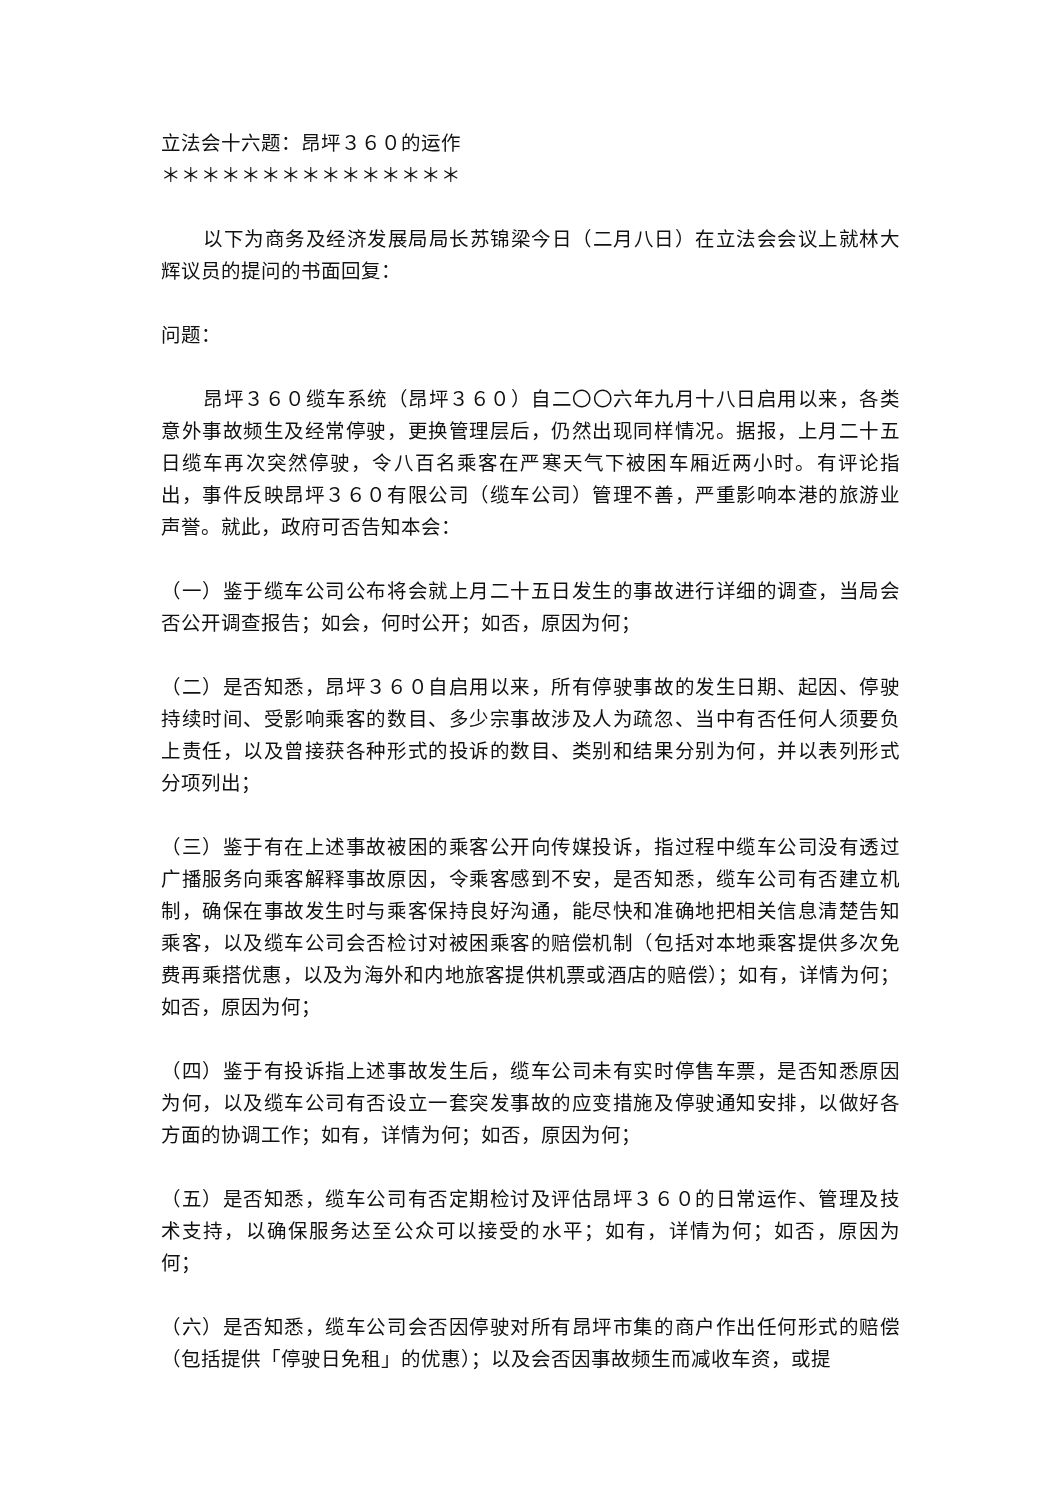立法会十六题：昂坪３６０的运作
＊＊＊＊＊＊＊＊＊＊＊＊＊＊＊
以下为商务及经济发展局局长苏锦梁今日（二月八日）在立法会会议上就林大辉议员的提问的书面回复：
问题：
昂坪３６０缆车系统（昂坪３６０）自二〇〇六年九月十八日启用以来，各类意外事故频生及经常停驶，更换管理层后，仍然出现同样情况。据报，上月二十五日缆车再次突然停驶，令八百名乘客在严寒天气下被困车厢近两小时。有评论指出，事件反映昂坪３６０有限公司（缆车公司）管理不善，严重影响本港的旅游业声誉。就此，政府可否告知本会：
（一）鉴于缆车公司公布将会就上月二十五日发生的事故进行详细的调查，当局会否公开调查报告；如会，何时公开；如否，原因为何；
（二）是否知悉，昂坪３６０自启用以来，所有停驶事故的发生日期、起因、停驶持续时间、受影响乘客的数目、多少宗事故涉及人为疏忽、当中有否任何人须要负上责任，以及曾接获各种形式的投诉的数目、类别和结果分别为何，并以表列形式分项列出；
（三）鉴于有在上述事故被困的乘客公开向传媒投诉，指过程中缆车公司没有透过广播服务向乘客解释事故原因，令乘客感到不安，是否知悉，缆车公司有否建立机制，确保在事故发生时与乘客保持良好沟通，能尽快和准确地把相关信息清楚告知乘客，以及缆车公司会否检讨对被困乘客的赔偿机制（包括对本地乘客提供多次免费再乘搭优惠，以及为海外和内地旅客提供机票或酒店的赔偿）；如有，详情为何；如否，原因为何；
（四）鉴于有投诉指上述事故发生后，缆车公司未有实时停售车票，是否知悉原因为何，以及缆车公司有否设立一套突发事故的应变措施及停驶通知安排，以做好各方面的协调工作；如有，详情为何；如否，原因为何；
（五）是否知悉，缆车公司有否定期检讨及评估昂坪３６０的日常运作、管理及技术支持，以确保服务达至公众可以接受的水平；如有，详情为何；如否，原因为何；
（六）是否知悉，缆车公司会否因停驶对所有昂坪市集的商户作出任何形式的赔偿（包括提供「停驶日免租」的优惠）；以及会否因事故频生而减收车资，或提